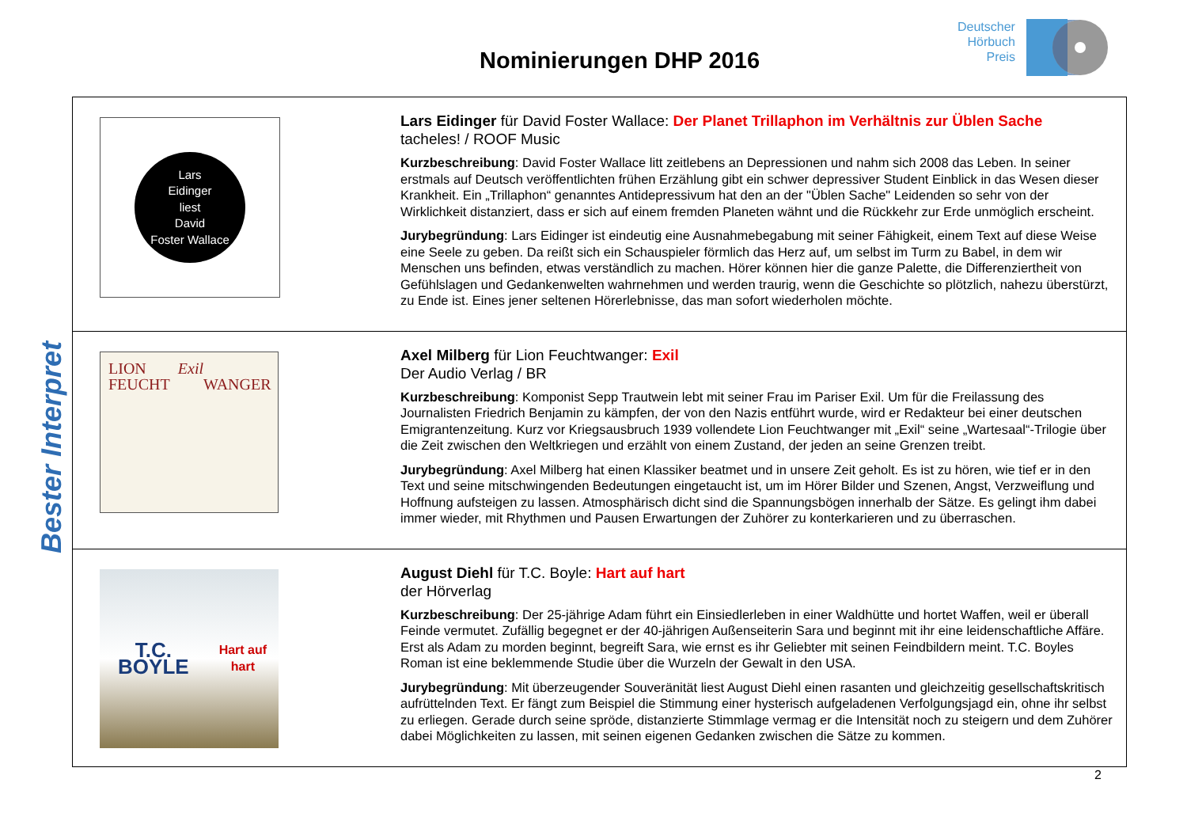Nominierungen DHP 2016
Deutscher
Hörbuch
Preis
Bester Interpret
| Lars Eidinger liest David Foster Wallace | Lars Eidinger für David Foster Wallace: Der Planet Trillaphon im Verhältnis zur Üblen Sache tacheles! / ROOF Music Kurzbeschreibung : David Foster Wallace litt zeitlebens an Depressionen und nahm sich 2008 das Leben. In seiner erstmals auf Deutsch veröffentlichten frühen Erzählung gibt ein schwer depressiver Student Einblick in das Wesen dieser Krankheit. Ein „Trillaphon“ genanntes Antidepressivum hat den an der "Üblen Sache" Leidenden so sehr von der Wirklichkeit distanziert, dass er sich auf einem fremden Planeten wähnt und die Rückkehr zur Erde unmöglich erscheint. Jurybegründung : Lars Eidinger ist eindeutig eine Ausnahmebegabung mit seiner Fähigkeit, einem Text auf diese Weise eine Seele zu geben. Da reißt sich ein Schauspieler förmlich das Herz auf, um selbst im Turm zu Babel, in dem wir Menschen uns befinden, etwas verständlich zu machen. Hörer können hier die ganze Palette, die Differenziertheit von Gefühlslagen und Gedankenwelten wahrnehmen und werden traurig, wenn die Geschichte so plötzlich, nahezu überstürzt, zu Ende ist. Eines jener seltenen Hörerlebnisse, das man sofort wiederholen möchte. |
| LION FEUCHT Exil WANGER | Axel Milberg für Lion Feuchtwanger: Exil Der Audio Verlag / BR Kurzbeschreibung : Komponist Sepp Trautwein lebt mit seiner Frau im Pariser Exil. Um für die Freilassung des Journalisten Friedrich Benjamin zu kämpfen, der von den Nazis entführt wurde, wird er Redakteur bei einer deutschen Emigrantenzeitung. Kurz vor Kriegsausbruch 1939 vollendete Lion Feuchtwanger mit „Exil“ seine „Wartesaal“-Trilogie über die Zeit zwischen den Weltkriegen und erzählt von einem Zustand, der jeden an seine Grenzen treibt. Jurybegründung : Axel Milberg hat einen Klassiker beatmet und in unsere Zeit geholt. Es ist zu hören, wie tief er in den Text und seine mitschwingenden Bedeutungen eingetaucht ist, um im Hörer Bilder und Szenen, Angst, Verzweiflung und Hoffnung aufsteigen zu lassen. Atmosphärisch dicht sind die Spannungsbögen innerhalb der Sätze. Es gelingt ihm dabei immer wieder, mit Rhythmen und Pausen Erwartungen der Zuhörer zu konterkarieren und zu überraschen. |
| T.C. BOYLE Hart auf hart | August Diehl für T.C. Boyle: Hart auf hart der Hörverlag Kurzbeschreibung : Der 25-jährige Adam führt ein Einsiedlerleben in einer Waldhütte und hortet Waffen, weil er überall Feinde vermutet. Zufällig begegnet er der 40-jährigen Außenseiterin Sara und beginnt mit ihr eine leidenschaftliche Affäre. Erst als Adam zu morden beginnt, begreift Sara, wie ernst es ihr Geliebter mit seinen Feindbildern meint. T.C. Boyles Roman ist eine beklemmende Studie über die Wurzeln der Gewalt in den USA. Jurybegründung : Mit überzeugender Souveränität liest August Diehl einen rasanten und gleichzeitig gesellschaftskritisch aufrüttelnden Text. Er fängt zum Beispiel die Stimmung einer hysterisch aufgeladenen Verfolgungsjagd ein, ohne ihr selbst zu erliegen. Gerade durch seine spröde, distanzierte Stimmlage vermag er die Intensität noch zu steigern und dem Zuhörer dabei Möglichkeiten zu lassen, mit seinen eigenen Gedanken zwischen die Sätze zu kommen. |
2